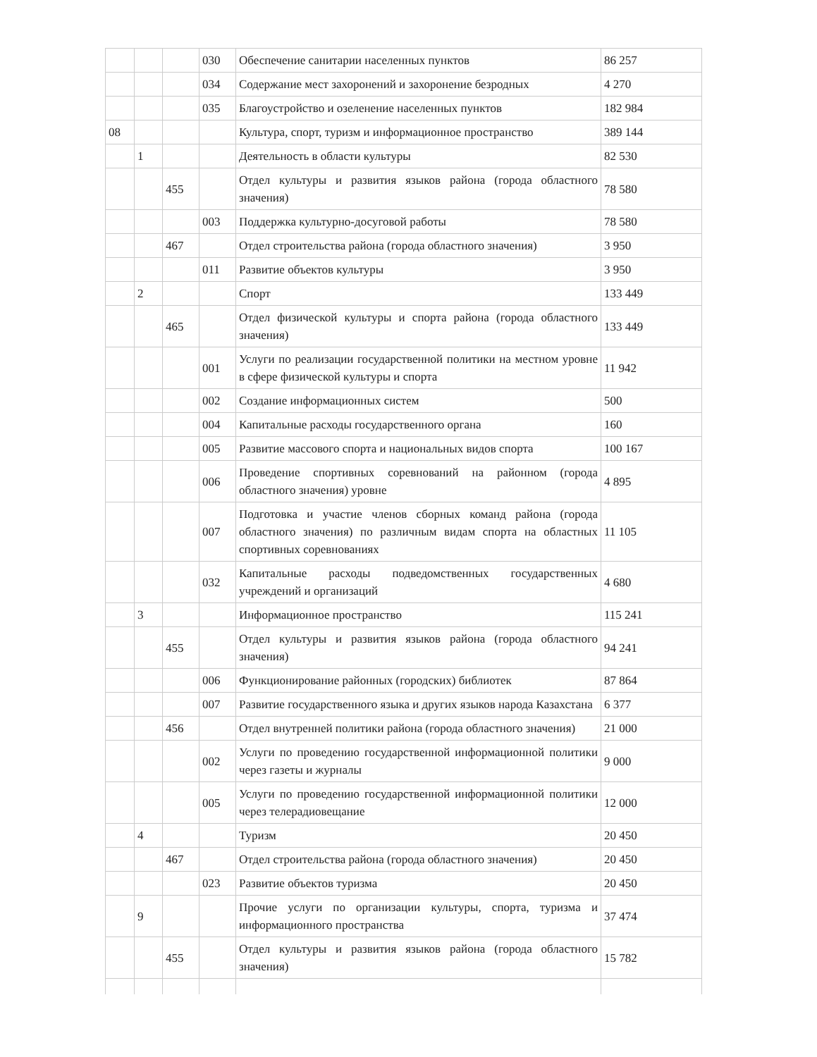| | | | 030 | Обеспечение санитарии населенных пунктов | 86 257 |
| | | | 034 | Содержание мест захоронений и захоронение безродных | 4 270 |
| | | | 035 | Благоустройство и озеленение населенных пунктов | 182 984 |
| 08 | | | | Культура, спорт, туризм и информационное пространство | 389 144 |
| | 1 | | | Деятельность в области культуры | 82 530 |
| | | 455 | | Отдел культуры и развития языков района (города областного значения) | 78 580 |
| | | | 003 | Поддержка культурно-досуговой работы | 78 580 |
| | | 467 | | Отдел строительства района (города областного значения) | 3 950 |
| | | | 011 | Развитие объектов культуры | 3 950 |
| | 2 | | | Спорт | 133 449 |
| | | 465 | | Отдел физической культуры и спорта района (города областного значения) | 133 449 |
| | | | 001 | Услуги по реализации государственной политики на местном уровне в сфере физической культуры и спорта | 11 942 |
| | | | 002 | Создание информационных систем | 500 |
| | | | 004 | Капитальные расходы государственного органа | 160 |
| | | | 005 | Развитие массового спорта и национальных видов спорта | 100 167 |
| | | | 006 | Проведение спортивных соревнований на районном (города областного значения) уровне | 4 895 |
| | | | 007 | Подготовка и участие членов сборных команд района (города областного значения) по различным видам спорта на областных спортивных соревнованиях | 11 105 |
| | | | 032 | Капитальные расходы подведомственных государственных учреждений и организаций | 4 680 |
| | 3 | | | Информационное пространство | 115 241 |
| | | 455 | | Отдел культуры и развития языков района (города областного значения) | 94 241 |
| | | | 006 | Функционирование районных (городских) библиотек | 87 864 |
| | | | 007 | Развитие государственного языка и других языков народа Казахстана | 6 377 |
| | | 456 | | Отдел внутренней политики района (города областного значения) | 21 000 |
| | | | 002 | Услуги по проведению государственной информационной политики через газеты и журналы | 9 000 |
| | | | 005 | Услуги по проведению государственной информационной политики через телерадиовещание | 12 000 |
| | 4 | | | Туризм | 20 450 |
| | | 467 | | Отдел строительства района (города областного значения) | 20 450 |
| | | | 023 | Развитие объектов туризма | 20 450 |
| | 9 | | | Прочие услуги по организации культуры, спорта, туризма и информационного пространства | 37 474 |
| | | 455 | | Отдел культуры и развития языков района (города областного значения) | 15 782 |